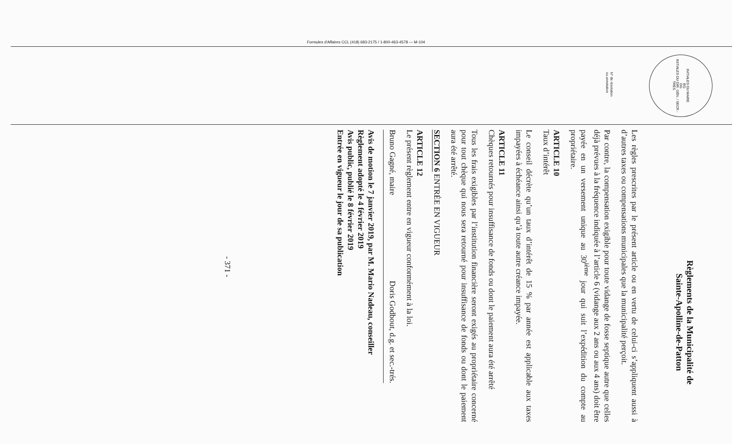Formules d'Affaires CCL (418) 683-2175 / 1-800-463-4578 — M-104
N° de résolution
ou annotation
INITIALES DU MAIRE
BG
DG
INITIALES DU DIR. GÉN. / SECR.-TRÉS.
Règlements de la Municipalité de
Sainte-Apolline-de-Patton
Les règles prescrites par le présent article ou en vertu de celui-ci s’appliquent aussi à d’autres taxes ou compensations municipales que la municipalité perçoit.
Par contre, la compensation exigible pour toute vidange de fosse septique autre que celles déjà prévues à la fréquence indiquée à l’article 6 (vidange aux 2 ans ou aux 4 ans) doit être payée en un versement unique au 30<sup>ième</sup> jour qui suit l’expédition du compte au propriétaire.
ARTICLE 10
Taux d’intérêt
Le conseil décrète qu’un taux d’intérêt de 15 % par année est applicable aux taxes impayées à échéance ainsi qu’à toute autre créance impayée.
ARTICLE 11
Chèques retournés pour insuffisance de fonds ou dont le paiement aura été arrêté
Tous les frais exigibles par l’institution financière seront exigés au propriétaire concerné pour tout chèque qui nous sera retourné pour insuffisance de fonds ou dont le paiement aura été arrêté.
SECTION 6 ENTRÉE EN VIGUEUR
ARTICLE 12
Le présent règlement entre en vigueur conformément à la loi.
Bruno Gagné, maire Doris Godbout, d.g. et sec.-trés.
Avis de motion le 7 janvier 2019, par M. Mario Nadeau, conseiller
Règlement adopté le 4 février 2019
Avis public, publié le 8 février 2019
Entrée en vigueur le jour de sa publication
- 371 -